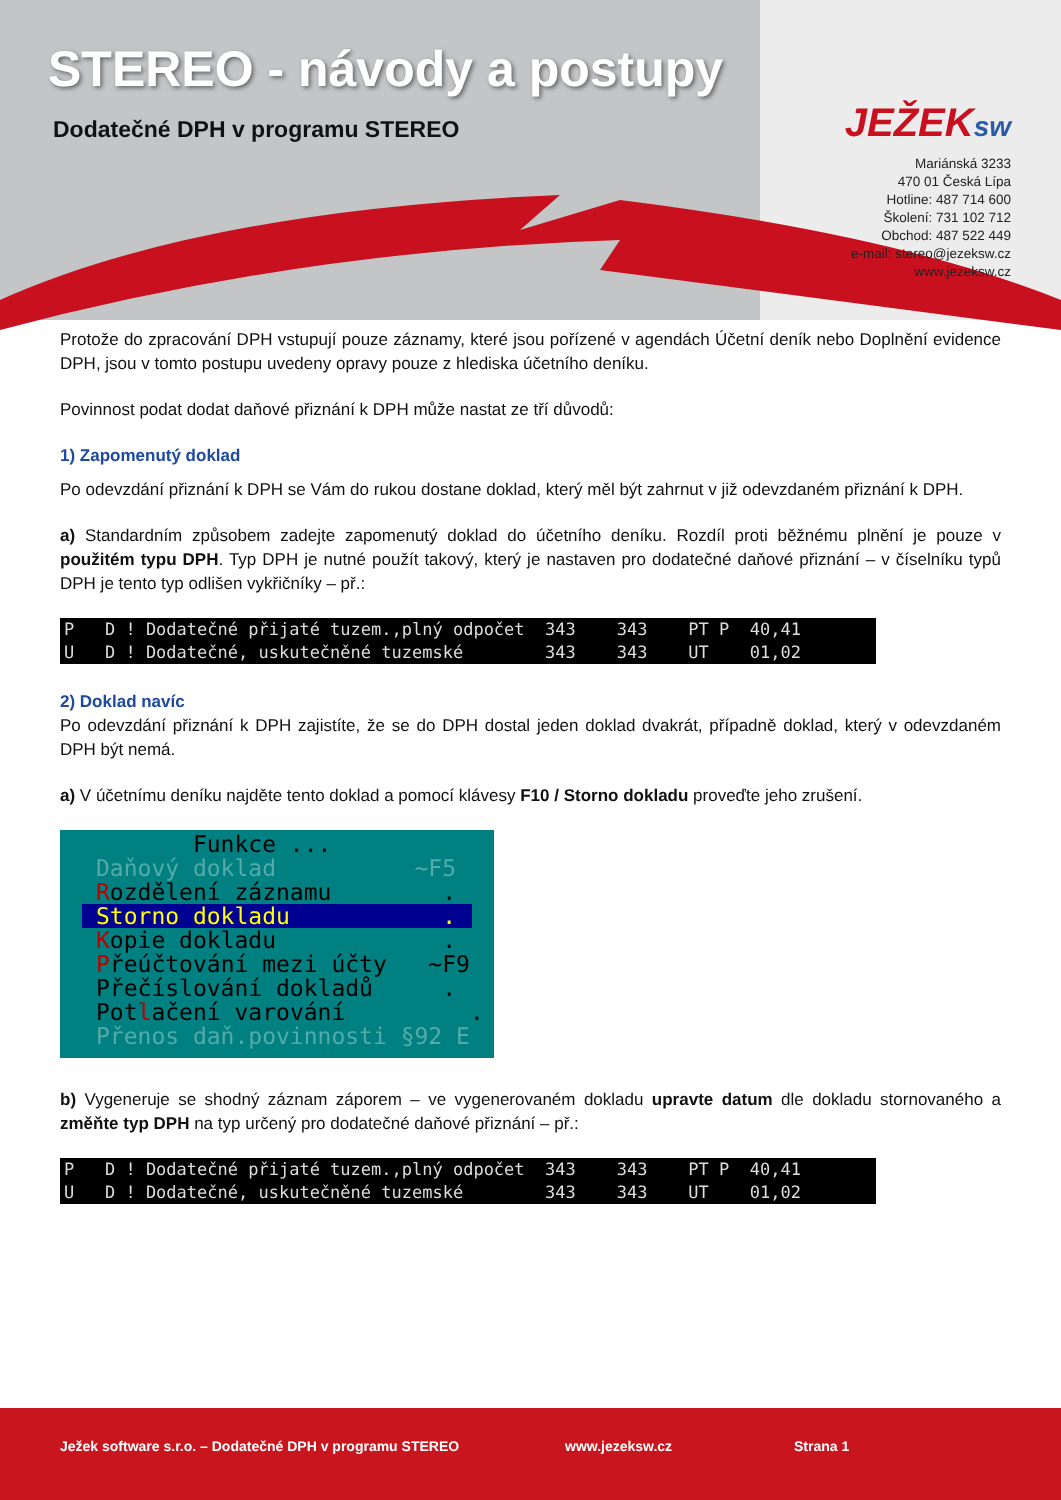STEREO - návody a postupy
Dodatečné DPH v programu STEREO
JEŽEKsw
Mariánská 3233
470 01 Česká Lípa
Hotline: 487 714 600
Školení: 731 102 712
Obchod: 487 522 449
e-mail: stereo@jezeksw.cz
www.jezeksw.cz
Protože do zpracování DPH vstupují pouze záznamy, které jsou pořízené v agendách Účetní deník nebo Doplnění evidence DPH, jsou v tomto postupu uvedeny opravy pouze z hlediska účetního deníku.
Povinnost podat dodat daňové přiznání k DPH může nastat ze tří důvodů:
1) Zapomenutý doklad
Po odevzdání přiznání k DPH se Vám do rukou dostane doklad, který měl být zahrnut v již odevzdaném přiznání k DPH.
a) Standardním způsobem zadejte zapomenutý doklad do účetního deníku. Rozdíl proti běžnému plnění je pouze v použitém typu DPH. Typ DPH je nutné použít takový, který je nastaven pro dodatečné daňové přiznání – v číselníku typů DPH je tento typ odlišen vykřičníky – př.:
P D ! Dodatečné přijaté tuzem.,plný odpočet 343 343 PT P 40,41 U D ! Dodatečné, uskutečněné tuzemské 343 343 UT 01,02
2) Doklad navíc
Po odevzdání přiznání k DPH zajistíte, že se do DPH dostal jeden doklad dvakrát, případně doklad, který v odevzdaném DPH být nemá.
a) V účetnímu deníku najděte tento doklad a pomocí klávesy F10 / Storno dokladu proveďte jeho zrušení.
Funkce ...
Daňový doklad ~F5
Rozdělení záznamu .
Storno dokladu .
Kopie dokladu .
Přeúčtování mezi účty ~F9
Přečíslování dokladů .
Potlačení varování .
Přenos daň.povinnosti §92 E
b) Vygeneruje se shodný záznam záporem – ve vygenerovaném dokladu upravte datum dle dokladu stornovaného a změňte typ DPH na typ určený pro dodatečné daňové přiznání – př.:
P D ! Dodatečné přijaté tuzem.,plný odpočet 343 343 PT P 40,41 U D ! Dodatečné, uskutečněné tuzemské 343 343 UT 01,02
Ježek software s.r.o. – Dodatečné DPH v programu STEREO www.jezeksw.cz Strana 1